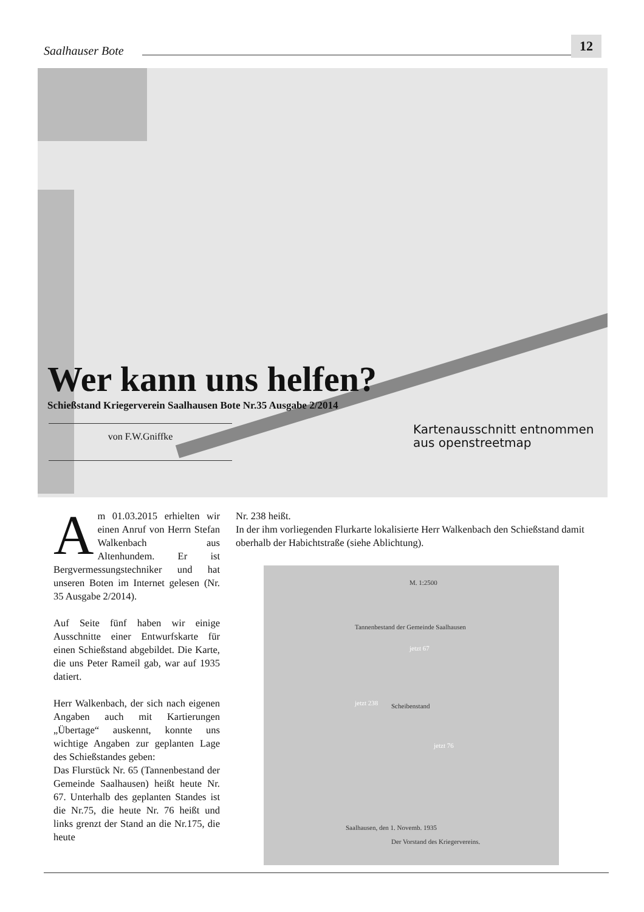Saalhauser Bote
12
Wer kann uns helfen?
Schießstand Kriegerverein Saalhausen Bote Nr.35 Ausgabe 2/2014
von F.W.Gniffke
Kartenausschnitt entnommen
aus openstreetmap
Am 01.03.2015 erhielten wir einen Anruf von Herrn Stefan Walkenbach aus Altenhundem. Er ist Bergvermessungstechniker und hat unseren Boten im Internet gelesen (Nr. 35 Ausgabe 2/2014).
Auf Seite fünf haben wir einige Ausschnitte einer Entwurfskarte für einen Schießstand abgebildet. Die Karte, die uns Peter Rameil gab, war auf 1935 datiert.
Herr Walkenbach, der sich nach eigenen Angaben auch mit Kartierungen „Übertage“ auskennt, konnte uns wichtige Angaben zur geplanten Lage des Schießstandes geben:
Das Flurstück Nr. 65 (Tannenbestand der Gemeinde Saalhausen) heißt heute Nr. 67. Unterhalb des geplanten Standes ist die Nr.75, die heute Nr. 76 heißt und links grenzt der Stand an die Nr.175, die heute
Nr. 238 heißt.
In der ihm vorliegenden Flurkarte lokalisierte Herr Walkenbach den Schießstand damit oberhalb der Habichtstraße (siehe Ablichtung).
M. 1:2500
Tannenbestand der Gemeinde Saalhausen
jetzt 67
jetzt 238 Scheibenstand
jetzt 76
Saalhausen, den 1. Novemb. 1935
Der Vorstand des Kriegervereins.